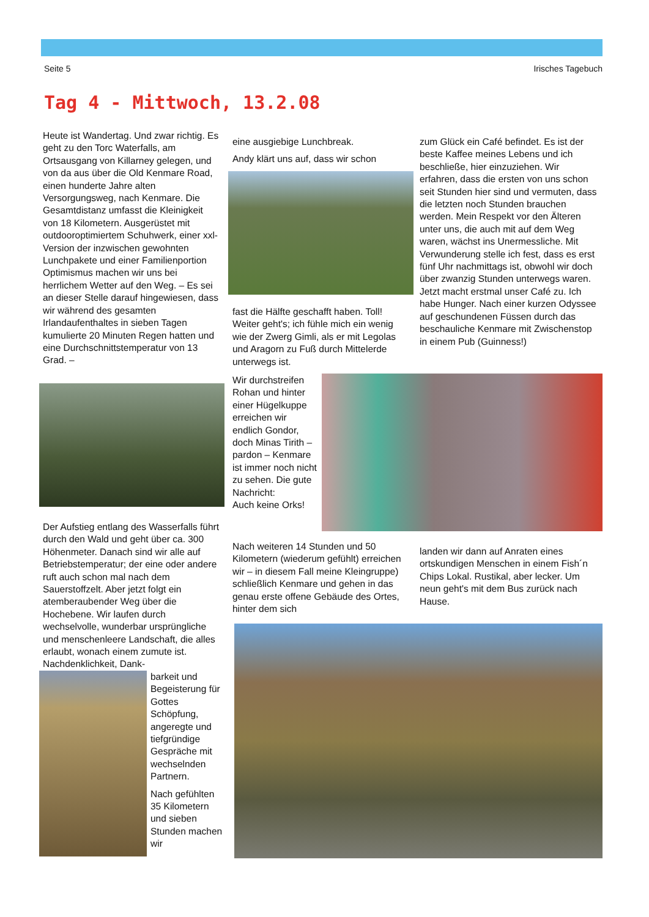Seite 5 Irisches Tagebuch
Tag 4 - Mittwoch, 13.2.08
Heute ist Wandertag. Und zwar richtig. Es geht zu den Torc Waterfalls, am Ortsausgang von Killarney gelegen, und von da aus über die Old Kenmare Road, einen hunderte Jahre alten Versorgungsweg, nach Kenmare. Die Gesamtdistanz umfasst die Kleinigkeit von 18 Kilometern. Ausgerüstet mit outdooroptimiertem Schuhwerk, einer xxl-Version der inzwischen gewohnten Lunchpakete und einer Familienportion Optimismus machen wir uns bei herrlichem Wetter auf den Weg. – Es sei an dieser Stelle darauf hingewiesen, dass wir während des gesamten Irlandaufenthaltes in sieben Tagen kumulierte 20 Minuten Regen hatten und eine Durchschnittstemperatur von 13 Grad. –
Der Aufstieg entlang des Wasserfalls führt durch den Wald und geht über ca. 300 Höhenmeter. Danach sind wir alle auf Betriebstemperatur; der eine oder andere ruft auch schon mal nach dem Sauerstoffzelt. Aber jetzt folgt ein atemberaubender Weg über die Hochebene. Wir laufen durch wechselvolle, wunderbar ursprüngliche und menschenleere Landschaft, die alles erlaubt, wonach einem zumute ist. Nachdenklichkeit, Dank-
barkeit und Begeisterung für Gottes Schöpfung, angeregte und tiefgründige Gespräche mit wechselnden Partnern.
Nach gefühlten 35 Kilometern und sieben Stunden machen wir
eine ausgiebige Lunchbreak.
Andy klärt uns auf, dass wir schon
fast die Hälfte geschafft haben. Toll! Weiter geht's; ich fühle mich ein wenig wie der Zwerg Gimli, als er mit Legolas und Aragorn zu Fuß durch Mittelerde unterwegs ist.
Wir durchstreifen Rohan und hinter einer Hügelkuppe erreichen wir endlich Gondor, doch Minas Tirith – pardon – Kenmare ist immer noch nicht zu sehen. Die gute Nachricht:
Auch keine Orks!
zum Glück ein Café befindet. Es ist der beste Kaffee meines Lebens und ich beschließe, hier einzuziehen. Wir erfahren, dass die ersten von uns schon seit Stunden hier sind und vermuten, dass die letzten noch Stunden brauchen werden. Mein Respekt vor den Älteren unter uns, die auch mit auf dem Weg waren, wächst ins Unermessliche. Mit Verwunderung stelle ich fest, dass es erst fünf Uhr nachmittags ist, obwohl wir doch über zwanzig Stunden unterwegs waren. Jetzt macht erstmal unser Café zu. Ich habe Hunger. Nach einer kurzen Odyssee auf geschundenen Füssen durch das beschauliche Kenmare mit Zwischenstop in einem Pub (Guinness!)
Nach weiteren 14 Stunden und 50 Kilometern (wiederum gefühlt) erreichen wir – in diesem Fall meine Kleingruppe) schließlich Kenmare und gehen in das genau erste offene Gebäude des Ortes, hinter dem sich
landen wir dann auf Anraten eines ortskundigen Menschen in einem Fish´n Chips Lokal. Rustikal, aber lecker. Um neun geht's mit dem Bus zurück nach Hause.